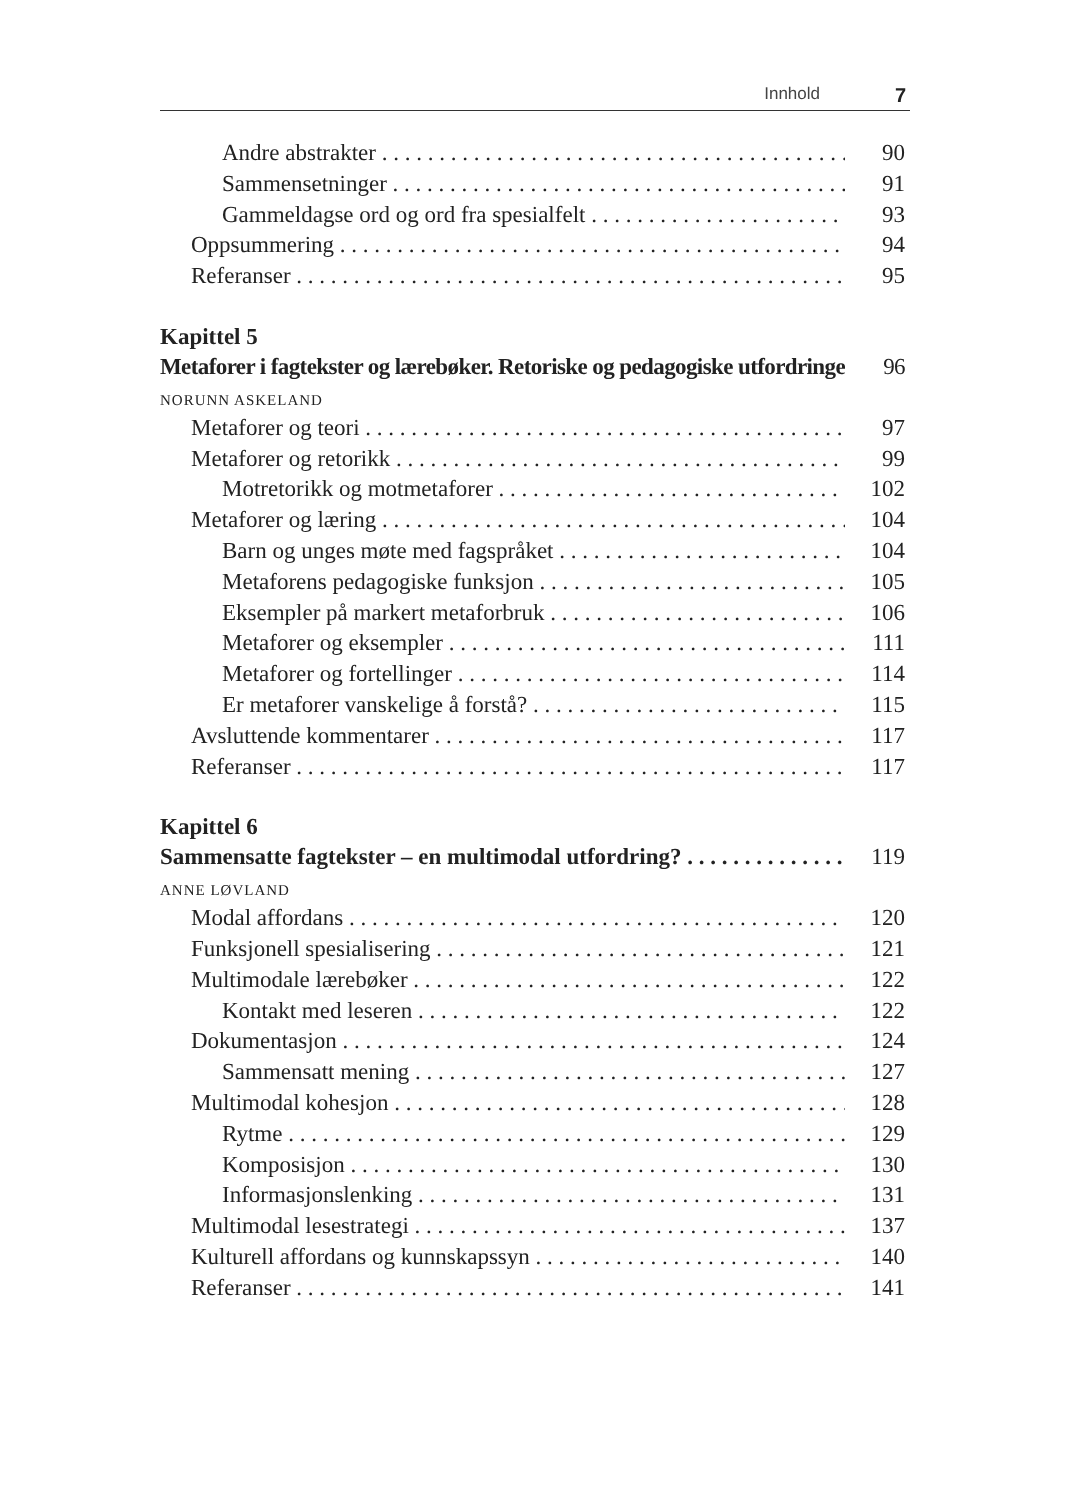Innhold 7
Andre abstrakter 90
Sammensetninger 91
Gammeldagse ord og ord fra spesialfelt 93
Oppsummering 94
Referanser 95
Kapittel 5
Metaforer i fagtekster og lærebøker. Retoriske og pedagogiske utfordringer 96
NORUNN ASKELAND
Metaforer og teori 97
Metaforer og retorikk 99
Motretorikk og motmetaforer 102
Metaforer og læring 104
Barn og unges møte med fagspråket 104
Metaforens pedagogiske funksjon 105
Eksempler på markert metaforbruk 106
Metaforer og eksempler 111
Metaforer og fortellinger 114
Er metaforer vanskelige å forstå? 115
Avsluttende kommentarer 117
Referanser 117
Kapittel 6
Sammensatte fagtekster – en multimodal utfordring? 119
ANNE LØVLAND
Modal affordans 120
Funksjonell spesialisering 121
Multimodale lærebøker 122
Kontakt med leseren 122
Dokumentasjon 124
Sammensatt mening 127
Multimodal kohesjon 128
Rytme 129
Komposisjon 130
Informasjonslenking 131
Multimodal lesestrategi 137
Kulturell affordans og kunnskapssyn 140
Referanser 141